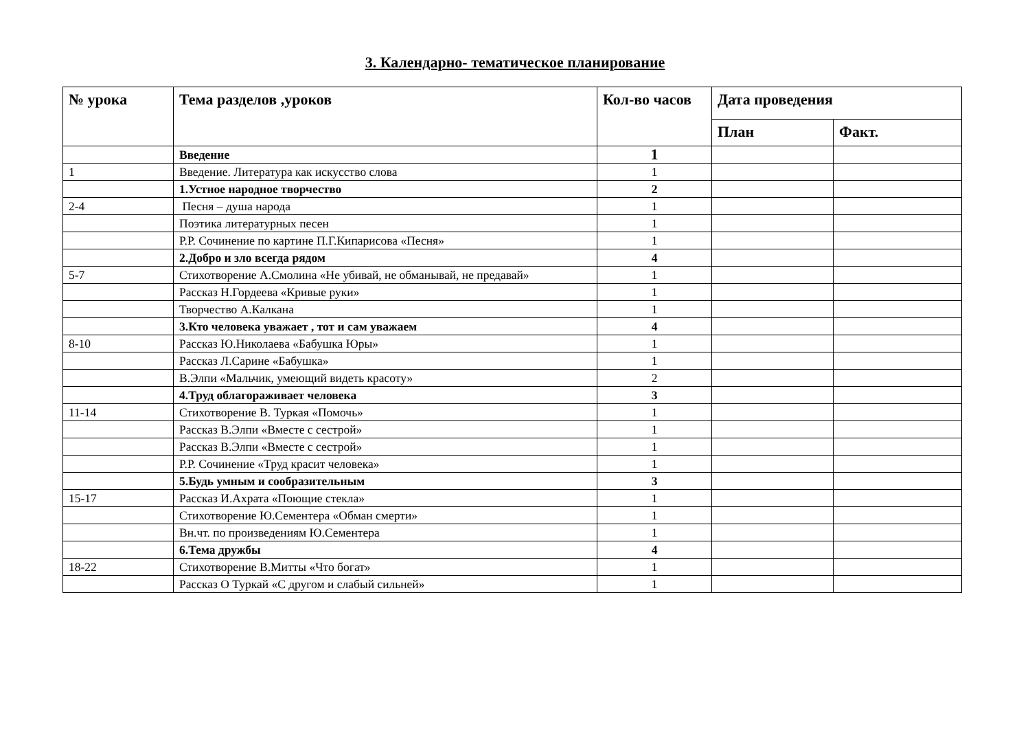3. Календарно- тематическое планирование
| № урока | Тема разделов ,уроков | Кол-во часов | Дата проведения | |
| --- | --- | --- | --- | --- |
| | | | План | Факт. |
| | Введение | 1 | | |
| 1 | Введение. Литература как искусство слова | 1 | | |
| | 1.Устное народное творчество | 2 | | |
| 2-4 | Песня – душа народа | 1 | | |
| | Поэтика литературных песен | 1 | | |
| | Р.Р. Сочинение по картине П.Г.Кипарисова «Песня» | 1 | | |
| | 2.Добро и зло всегда рядом | 4 | | |
| 5-7 | Стихотворение А.Смолина «Не убивай, не обманывай, не предавай» | 1 | | |
| | Рассказ Н.Гордеева «Кривые руки» | 1 | | |
| | Творчество А.Калкана | 1 | | |
| | 3.Кто человека уважает , тот и сам уважаем | 4 | | |
| 8-10 | Рассказ Ю.Николаева «Бабушка Юры» | 1 | | |
| | Рассказ Л.Сарине «Бабушка» | 1 | | |
| | В.Элпи «Мальчик, умеющий видеть красоту» | 2 | | |
| | 4.Труд облагораживает человека | 3 | | |
| 11-14 | Стихотворение В. Туркая «Помочь» | 1 | | |
| | Рассказ В.Элпи «Вместе с сестрой» | 1 | | |
| | Рассказ В.Элпи «Вместе с сестрой» | 1 | | |
| | Р.Р. Сочинение «Труд красит человека» | 1 | | |
| | 5.Будь умным и сообразительным | 3 | | |
| 15-17 | Рассказ И.Ахрата «Поющие стекла» | 1 | | |
| | Стихотворение Ю.Сементера «Обман смерти» | 1 | | |
| | Вн.чт. по произведениям Ю.Сементера | 1 | | |
| | 6.Тема дружбы | 4 | | |
| 18-22 | Стихотворение В.Митты «Что богат» | 1 | | |
| | Рассказ О Туркай «С другом и слабый сильней» | 1 | | |